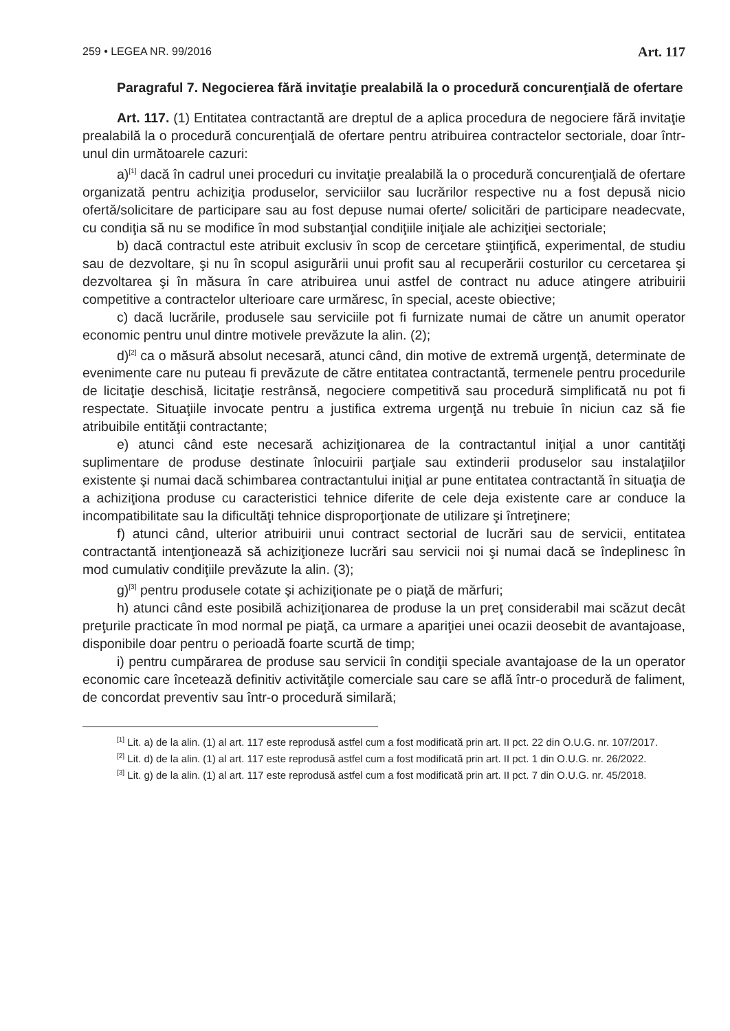259 • LEGEA NR. 99/2016 Art. 117
Paragraful 7. Negocierea fără invitaţie prealabilă la o procedură concurenţială de ofertare
Art. 117. (1) Entitatea contractantă are dreptul de a aplica procedura de negociere fără invitaţie prealabilă la o procedură concurenţială de ofertare pentru atribuirea contractelor sectoriale, doar într-unul din următoarele cazuri:
a)<sup>[1]</sup> dacă în cadrul unei proceduri cu invitaţie prealabilă la o procedură concurenţială de ofertare organizată pentru achiziţia produselor, serviciilor sau lucrărilor respective nu a fost depusă nicio ofertă/solicitare de participare sau au fost depuse numai oferte/ solicitări de participare neadecvate, cu condiţia să nu se modifice în mod substanţial condiţiile iniţiale ale achiziţiei sectoriale;
b) dacă contractul este atribuit exclusiv în scop de cercetare ştiinţifică, experimental, de studiu sau de dezvoltare, şi nu în scopul asigurării unui profit sau al recuperării costurilor cu cercetarea şi dezvoltarea şi în măsura în care atribuirea unui astfel de contract nu aduce atingere atribuirii competitive a contractelor ulterioare care urmăresc, în special, aceste obiective;
c) dacă lucrările, produsele sau serviciile pot fi furnizate numai de către un anumit operator economic pentru unul dintre motivele prevăzute la alin. (2);
d)<sup>[2]</sup> ca o măsură absolut necesară, atunci când, din motive de extremă urgenţă, determinate de evenimente care nu puteau fi prevăzute de către entitatea contractantă, termenele pentru procedurile de licitaţie deschisă, licitaţie restrânsă, negociere competitivă sau procedură simplificată nu pot fi respectate. Situaţiile invocate pentru a justifica extrema urgenţă nu trebuie în niciun caz să fie atribuibile entităţii contractante;
e) atunci când este necesară achiziţionarea de la contractantul iniţial a unor cantităţi suplimentare de produse destinate înlocuirii parţiale sau extinderii produselor sau instalaţiilor existente şi numai dacă schimbarea contractantului iniţial ar pune entitatea contractantă în situaţia de a achiziţiona produse cu caracteristici tehnice diferite de cele deja existente care ar conduce la incompatibilitate sau la dificultăţi tehnice disproporţionate de utilizare şi întreţinere;
f) atunci când, ulterior atribuirii unui contract sectorial de lucrări sau de servicii, entitatea contractantă intenţionează să achiziţioneze lucrări sau servicii noi şi numai dacă se îndeplinesc în mod cumulativ condiţiile prevăzute la alin. (3);
g)<sup>[3]</sup> pentru produsele cotate şi achiziţionate pe o piaţă de mărfuri;
h) atunci când este posibilă achiziţionarea de produse la un preţ considerabil mai scăzut decât preţurile practicate în mod normal pe piaţă, ca urmare a apariţiei unei ocazii deosebit de avantajoase, disponibile doar pentru o perioadă foarte scurtă de timp;
i) pentru cumpărarea de produse sau servicii în condiţii speciale avantajoase de la un operator economic care încetează definitiv activităţile comerciale sau care se află într-o procedură de faliment, de concordat preventiv sau într-o procedură similară;
<sup>[1]</sup> Lit. a) de la alin. (1) al art. 117 este reprodusă astfel cum a fost modificată prin art. II pct. 22 din O.U.G. nr. 107/2017.
<sup>[2]</sup> Lit. d) de la alin. (1) al art. 117 este reprodusă astfel cum a fost modificată prin art. II pct. 1 din O.U.G. nr. 26/2022.
<sup>[3]</sup> Lit. g) de la alin. (1) al art. 117 este reprodusă astfel cum a fost modificată prin art. II pct. 7 din O.U.G. nr. 45/2018.